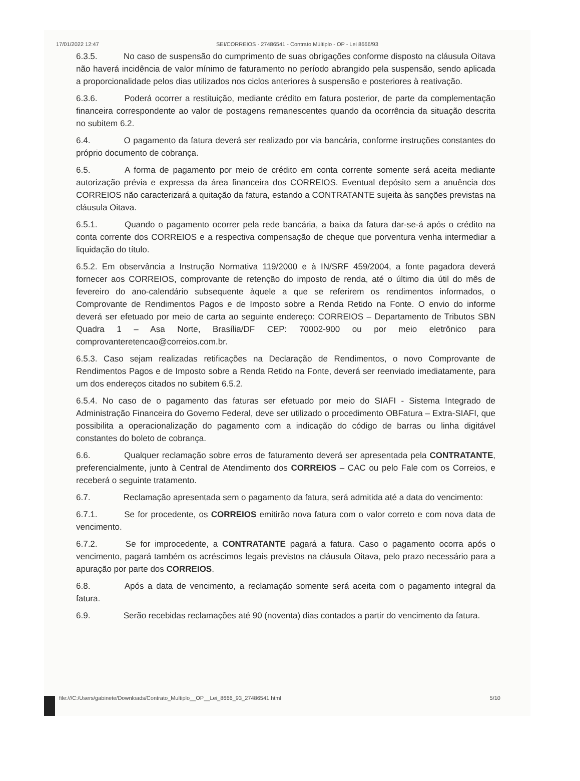17/01/2022 12:47 SEI/CORREIOS - 27486541 - Contrato Múltiplo - OP - Lei 8666/93
6.3.5. No caso de suspensão do cumprimento de suas obrigações conforme disposto na cláusula Oitava não haverá incidência de valor mínimo de faturamento no período abrangido pela suspensão, sendo aplicada a proporcionalidade pelos dias utilizados nos ciclos anteriores à suspensão e posteriores à reativação.
6.3.6. Poderá ocorrer a restituição, mediante crédito em fatura posterior, de parte da complementação financeira correspondente ao valor de postagens remanescentes quando da ocorrência da situação descrita no subitem 6.2.
6.4. O pagamento da fatura deverá ser realizado por via bancária, conforme instruções constantes do próprio documento de cobrança.
6.5. A forma de pagamento por meio de crédito em conta corrente somente será aceita mediante autorização prévia e expressa da área financeira dos CORREIOS. Eventual depósito sem a anuência dos CORREIOS não caracterizará a quitação da fatura, estando a CONTRATANTE sujeita às sanções previstas na cláusula Oitava.
6.5.1. Quando o pagamento ocorrer pela rede bancária, a baixa da fatura dar-se-á após o crédito na conta corrente dos CORREIOS e a respectiva compensação de cheque que porventura venha intermediar a liquidação do título.
6.5.2. Em observância a Instrução Normativa 119/2000 e à IN/SRF 459/2004, a fonte pagadora deverá fornecer aos CORREIOS, comprovante de retenção do imposto de renda, até o último dia útil do mês de fevereiro do ano-calendário subsequente àquele a que se referirem os rendimentos informados, o Comprovante de Rendimentos Pagos e de Imposto sobre a Renda Retido na Fonte. O envio do informe deverá ser efetuado por meio de carta ao seguinte endereço: CORREIOS – Departamento de Tributos SBN Quadra 1 – Asa Norte, Brasília/DF CEP: 70002-900 ou por meio eletrônico para comprovanteretencao@correios.com.br.
6.5.3. Caso sejam realizadas retificações na Declaração de Rendimentos, o novo Comprovante de Rendimentos Pagos e de Imposto sobre a Renda Retido na Fonte, deverá ser reenviado imediatamente, para um dos endereços citados no subitem 6.5.2.
6.5.4. No caso de o pagamento das faturas ser efetuado por meio do SIAFI - Sistema Integrado de Administração Financeira do Governo Federal, deve ser utilizado o procedimento OBFatura – Extra-SIAFI, que possibilita a operacionalização do pagamento com a indicação do código de barras ou linha digitável constantes do boleto de cobrança.
6.6. Qualquer reclamação sobre erros de faturamento deverá ser apresentada pela CONTRATANTE, preferencialmente, junto à Central de Atendimento dos CORREIOS – CAC ou pelo Fale com os Correios, e receberá o seguinte tratamento.
6.7. Reclamação apresentada sem o pagamento da fatura, será admitida até a data do vencimento:
6.7.1. Se for procedente, os CORREIOS emitirão nova fatura com o valor correto e com nova data de vencimento.
6.7.2. Se for improcedente, a CONTRATANTE pagará a fatura. Caso o pagamento ocorra após o vencimento, pagará também os acréscimos legais previstos na cláusula Oitava, pelo prazo necessário para a apuração por parte dos CORREIOS.
6.8. Após a data de vencimento, a reclamação somente será aceita com o pagamento integral da fatura.
6.9. Serão recebidas reclamações até 90 (noventa) dias contados a partir do vencimento da fatura.
file:///C:/Users/gabinete/Downloads/Contrato_Multiplo__OP__Lei_8666_93_27486541.html 5/10